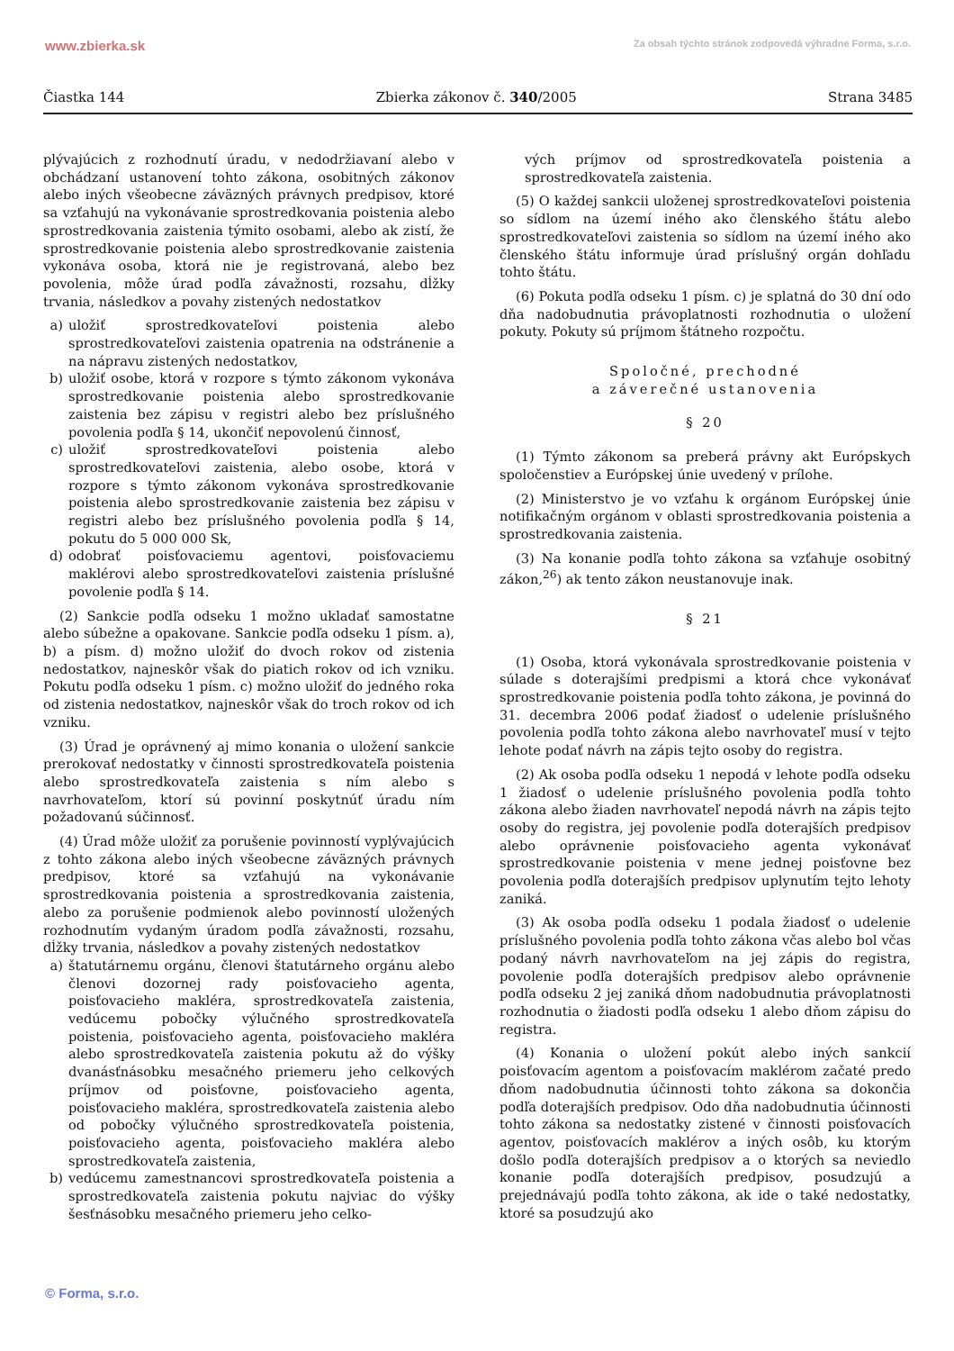www.zbierka.sk Za obsah týchto stránok zodpovedá výhradne Forma, s.r.o.
Čiastka 144 Zbierka zákonov č. 340/2005 Strana 3485
plývajúcich z rozhodnutí úradu, v nedodržiavaní alebo v obchádzaní ustanovení tohto zákona, osobitných zákonov alebo iných všeobecne záväzných právnych predpisov, ktoré sa vzťahujú na vykonávanie sprostredkovania poistenia alebo sprostredkovania zaistenia týmito osobami, alebo ak zistí, že sprostredkovanie poistenia alebo sprostredkovanie zaistenia vykonáva osoba, ktorá nie je registrovaná, alebo bez povolenia, môže úrad podľa závažnosti, rozsahu, dĺžky trvania, následkov a povahy zistených nedostatkov
a) uložiť sprostredkovateľovi poistenia alebo sprostredkovateľovi zaistenia opatrenia na odstránenie a na nápravu zistených nedostatkov,
b) uložiť osobe, ktorá v rozpore s týmto zákonom vykonáva sprostredkovanie poistenia alebo sprostredkovanie zaistenia bez zápisu v registri alebo bez príslušného povolenia podľa § 14, ukončiť nepovolenú činnosť,
c) uložiť sprostredkovateľovi poistenia alebo sprostredkovateľovi zaistenia, alebo osobe, ktorá v rozpore s týmto zákonom vykonáva sprostredkovanie poistenia alebo sprostredkovanie zaistenia bez zápisu v registri alebo bez príslušného povolenia podľa § 14, pokutu do 5 000 000 Sk,
d) odobrať poisťovaciemu agentovi, poisťovaciemu maklérovi alebo sprostredkovateľovi zaistenia príslušné povolenie podľa § 14.
(2) Sankcie podľa odseku 1 možno ukladať samostatne alebo súbežne a opakovane. Sankcie podľa odseku 1 písm. a), b) a písm. d) možno uložiť do dvoch rokov od zistenia nedostatkov, najneskôr však do piatich rokov od ich vzniku. Pokutu podľa odseku 1 písm. c) možno uložiť do jedného roka od zistenia nedostatkov, najneskôr však do troch rokov od ich vzniku.
(3) Úrad je oprávnený aj mimo konania o uložení sankcie prerokovať nedostatky v činnosti sprostredkovateľa poistenia alebo sprostredkovateľa zaistenia s ním alebo s navrhovateľom, ktorí sú povinní poskytnúť úradu ním požadovanú súčinnosť.
(4) Úrad môže uložiť za porušenie povinností vyplývajúcich z tohto zákona alebo iných všeobecne záväzných právnych predpisov, ktoré sa vzťahujú na vykonávanie sprostredkovania poistenia a sprostredkovania zaistenia, alebo za porušenie podmienok alebo povinností uložených rozhodnutím vydaným úradom podľa závažnosti, rozsahu, dĺžky trvania, následkov a povahy zistených nedostatkov
a) štatutárnemu orgánu, členovi štatutárneho orgánu alebo členovi dozornej rady poisťovacieho agenta, poisťovacieho makléra, sprostredkovateľa zaistenia, vedúcemu pobočky výlučného sprostredkovateľa poistenia, poisťovacieho agenta, poisťovacieho makléra alebo sprostredkovateľa zaistenia pokutu až do výšky dvanásťnásobku mesačného priemeru jeho celkových príjmov od poisťovne, poisťovacieho agenta, poisťovacieho makléra, sprostredkovateľa zaistenia alebo od pobočky výlučného sprostredkovateľa poistenia, poisťovacieho agenta, poisťovacieho makléra alebo sprostredkovateľa zaistenia,
b) vedúcemu zamestnancovi sprostredkovateľa poistenia a sprostredkovateľa zaistenia pokutu najviac do výšky šesťnásobku mesačného priemeru jeho celko-
vých príjmov od sprostredkovateľa poistenia a sprostredkovateľa zaistenia.
(5) O každej sankcii uloženej sprostredkovateľovi poistenia so sídlom na území iného ako členského štátu alebo sprostredkovateľovi zaistenia so sídlom na území iného ako členského štátu informuje úrad príslušný orgán dohľadu tohto štátu.
(6) Pokuta podľa odseku 1 písm. c) je splatná do 30 dní odo dňa nadobudnutia právoplatnosti rozhodnutia o uložení pokuty. Pokuty sú príjmom štátneho rozpočtu.
Spoločné, prechodné
a záverečné ustanovenia
§ 20
(1) Týmto zákonom sa preberá právny akt Európskych spoločenstiev a Európskej únie uvedený v prílohe.
(2) Ministerstvo je vo vzťahu k orgánom Európskej únie notifikačným orgánom v oblasti sprostredkovania poistenia a sprostredkovania zaistenia.
(3) Na konanie podľa tohto zákona sa vzťahuje osobitný zákon,<sup>26</sup>) ak tento zákon neustanovuje inak.
§ 21
(1) Osoba, ktorá vykonávala sprostredkovanie poistenia v súlade s doterajšími predpismi a ktorá chce vykonávať sprostredkovanie poistenia podľa tohto zákona, je povinná do 31. decembra 2006 podať žiadosť o udelenie príslušného povolenia podľa tohto zákona alebo navrhovateľ musí v tejto lehote podať návrh na zápis tejto osoby do registra.
(2) Ak osoba podľa odseku 1 nepodá v lehote podľa odseku 1 žiadosť o udelenie príslušného povolenia podľa tohto zákona alebo žiaden navrhovateľ nepodá návrh na zápis tejto osoby do registra, jej povolenie podľa doterajších predpisov alebo oprávnenie poisťovacieho agenta vykonávať sprostredkovanie poistenia v mene jednej poisťovne bez povolenia podľa doterajších predpisov uplynutím tejto lehoty zaniká.
(3) Ak osoba podľa odseku 1 podala žiadosť o udelenie príslušného povolenia podľa tohto zákona včas alebo bol včas podaný návrh navrhovateľom na jej zápis do registra, povolenie podľa doterajších predpisov alebo oprávnenie podľa odseku 2 jej zaniká dňom nadobudnutia právoplatnosti rozhodnutia o žiadosti podľa odseku 1 alebo dňom zápisu do registra.
(4) Konania o uložení pokút alebo iných sankcií poisťovacím agentom a poisťovacím maklérom začaté predo dňom nadobudnutia účinnosti tohto zákona sa dokončia podľa doterajších predpisov. Odo dňa nadobudnutia účinnosti tohto zákona sa nedostatky zistené v činnosti poisťovacích agentov, poisťovacích maklérov a iných osôb, ku ktorým došlo podľa doterajších predpisov a o ktorých sa neviedlo konanie podľa doterajších predpisov, posudzujú a prejednávajú podľa tohto zákona, ak ide o také nedostatky, ktoré sa posudzujú ako
© Forma, s.r.o.